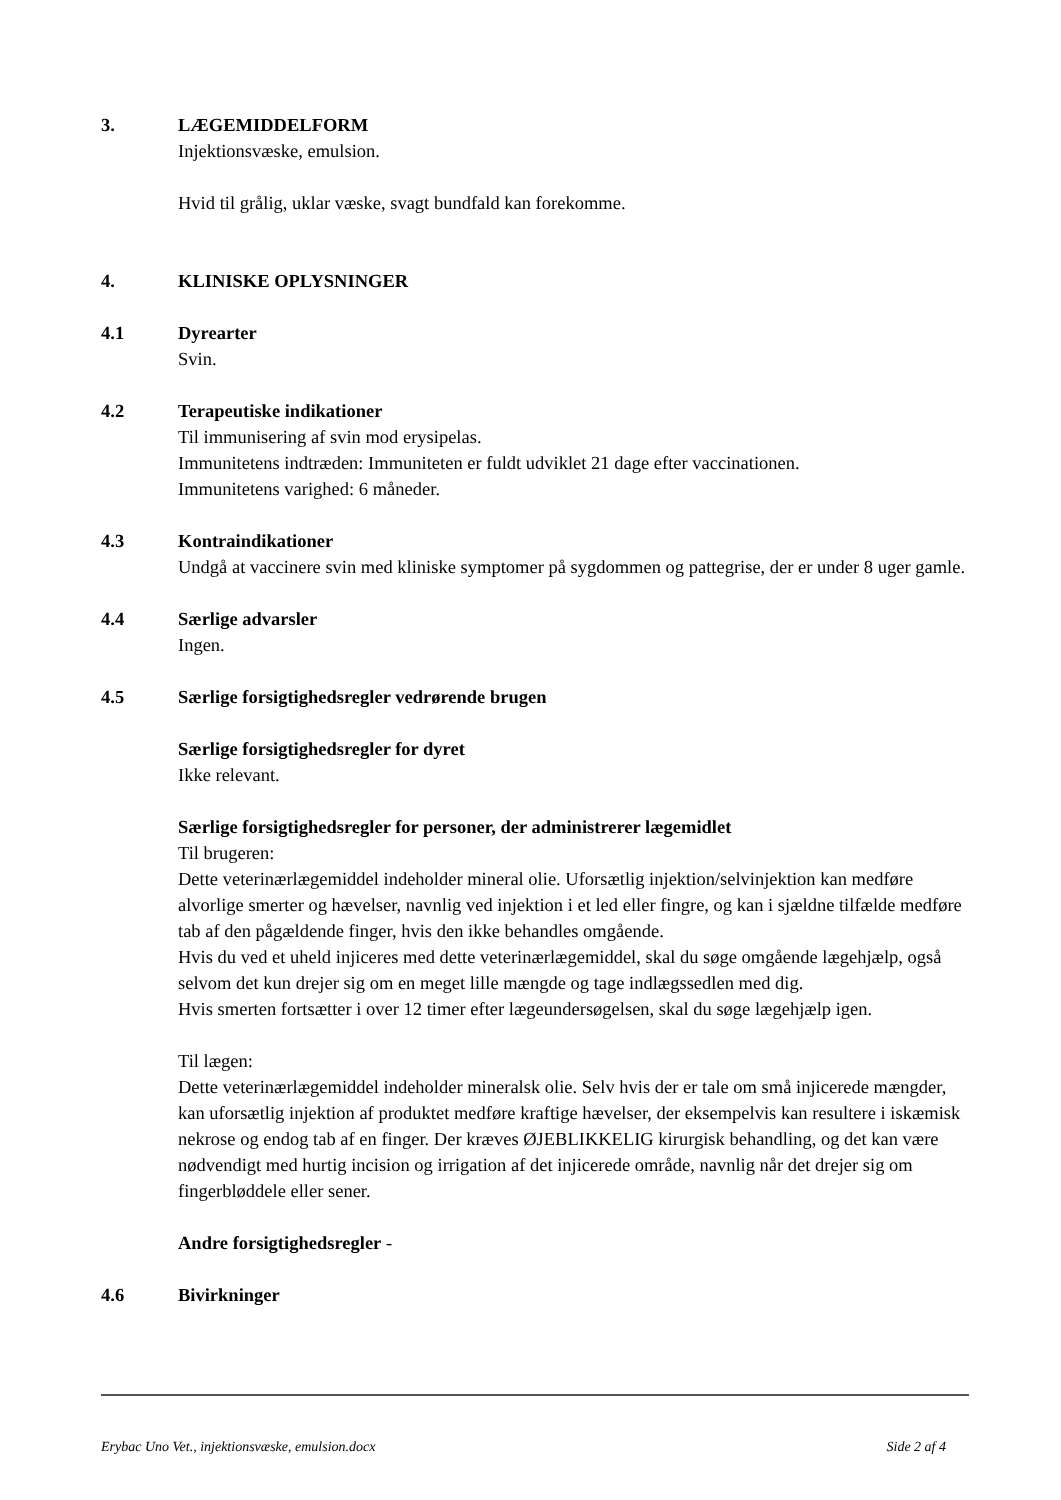3. LÆGEMIDDELFORM
Injektionsvæske, emulsion.
Hvid til grålig, uklar væske, svagt bundfald kan forekomme.
4. KLINISKE OPLYSNINGER
4.1 Dyrearter
Svin.
4.2 Terapeutiske indikationer
Til immunisering af svin mod erysipelas.
Immunitetens indtræden: Immuniteten er fuldt udviklet 21 dage efter vaccinationen.
Immunitetens varighed: 6 måneder.
4.3 Kontraindikationer
Undgå at vaccinere svin med kliniske symptomer på sygdommen og pattegrise, der er under 8 uger gamle.
4.4 Særlige advarsler
Ingen.
4.5 Særlige forsigtighedsregler vedrørende brugen
Særlige forsigtighedsregler for dyret
Ikke relevant.
Særlige forsigtighedsregler for personer, der administrerer lægemidlet
Til brugeren:
Dette veterinærlægemiddel indeholder mineral olie. Uforsætlig injektion/selvinjektion kan medføre alvorlige smerter og hævelser, navnlig ved injektion i et led eller fingre, og kan i sjældne tilfælde medføre tab af den pågældende finger, hvis den ikke behandles omgående.
Hvis du ved et uheld injiceres med dette veterinærlægemiddel, skal du søge omgående lægehjælp, også selvom det kun drejer sig om en meget lille mængde og tage indlægssedlen med dig.
Hvis smerten fortsætter i over 12 timer efter lægeundersøgelsen, skal du søge lægehjælp igen.
Til lægen:
Dette veterinærlægemiddel indeholder mineralsk olie. Selv hvis der er tale om små injicerede mængder, kan uforsætlig injektion af produktet medføre kraftige hævelser, der eksempelvis kan resultere i iskæmisk nekrose og endog tab af en finger. Der kræves ØJEBLIKKELIG kirurgisk behandling, og det kan være nødvendigt med hurtig incision og irrigation af det injicerede område, navnlig når det drejer sig om fingerbløddele eller sener.
Andre forsigtighedsregler -
4.6 Bivirkninger
Erybac Uno Vet., injektionsvæske, emulsion.docx Side 2 af 4